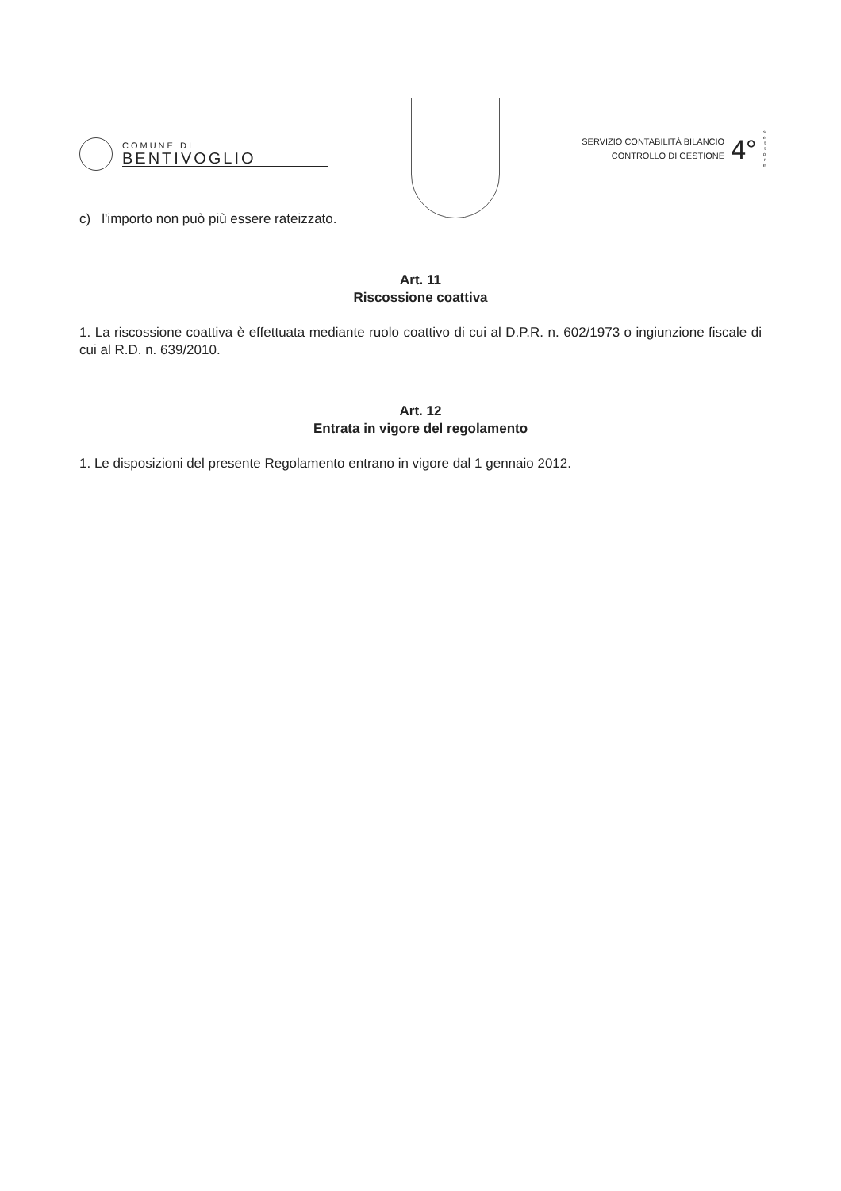COMUNE DI
BENTIVOGLIO
SERVIZIO CONTABILITÀ BILANCIO
CONTROLLO DI GESTIONE
4°
s
e
t
t
o
r
e
c) l'importo non può più essere rateizzato.
Art. 11
Riscossione coattiva
1. La riscossione coattiva è effettuata mediante ruolo coattivo di cui al D.P.R. n. 602/1973 o ingiunzione fiscale di cui al R.D. n. 639/2010.
Art. 12
Entrata in vigore del regolamento
1. Le disposizioni del presente Regolamento entrano in vigore dal 1 gennaio 2012.